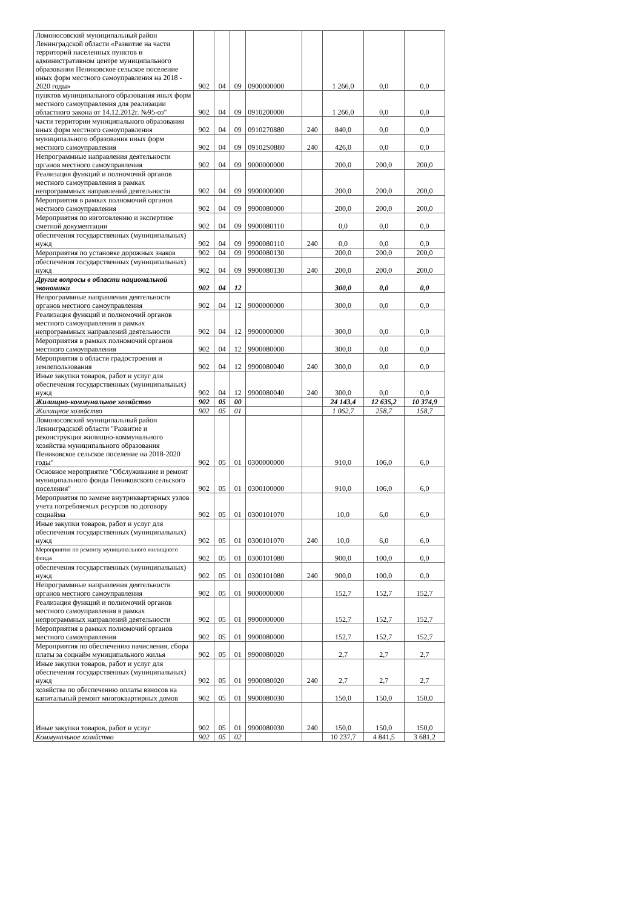| Ломоносовский муниципальный район Ленинградской области «Развитие на части территорий населенных пунктов и административном центре муниципального образования Пениковское сельское поселение иных форм местного самоуправления на 2018 - 2020 годы» | 902 | 04 | 09 | 0900000000 | | 1 266,0 | 0,0 | 0,0 |
| пунктов муниципального образования иных форм местного самоуправления для реализации областного закона от 14.12.2012г. №95-оз" | 902 | 04 | 09 | 0910200000 | | 1 266,0 | 0,0 | 0,0 |
| части территории муниципального образования иных форм местного самоуправления | 902 | 04 | 09 | 0910270880 | 240 | 840,0 | 0,0 | 0,0 |
| муниципального образования иных форм местного самоуправления | 902 | 04 | 09 | 09102S0880 | 240 | 426,0 | 0,0 | 0,0 |
| Непрограммные направления деятельности органов местного самоуправления | 902 | 04 | 09 | 9000000000 | | 200,0 | 200,0 | 200,0 |
| Реализация функций и полномочий органов местного самоуправления в рамках непрограммных направлений деятельности | 902 | 04 | 09 | 9900000000 | | 200,0 | 200,0 | 200,0 |
| Мероприятия в рамках полномочий органов местного самоуправления | 902 | 04 | 09 | 9900080000 | | 200,0 | 200,0 | 200,0 |
| Мероприятия по изготовлению и экспертизе сметной документации | 902 | 04 | 09 | 9900080110 | | 0,0 | 0,0 | 0,0 |
| обеспечения государственных (муниципальных) нужд | 902 | 04 | 09 | 9900080110 | 240 | 0,0 | 0,0 | 0,0 |
| Мероприятия по установке дорожных знаков | 902 | 04 | 09 | 9900080130 | | 200,0 | 200,0 | 200,0 |
| обеспечения государственных (муниципальных) нужд | 902 | 04 | 09 | 9900080130 | 240 | 200,0 | 200,0 | 200,0 |
| Другие вопросы в области национальной экономики | 902 | 04 | 12 | | | 300,0 | 0,0 | 0,0 |
| Непрограммные направления деятельности органов местного самоуправления | 902 | 04 | 12 | 9000000000 | | 300,0 | 0,0 | 0,0 |
| Реализация функций и полномочий органов местного самоуправления в рамках непрограммных направлений деятельности | 902 | 04 | 12 | 9900000000 | | 300,0 | 0,0 | 0,0 |
| Мероприятия в рамках полномочий органов местного самоуправления | 902 | 04 | 12 | 9900080000 | | 300,0 | 0,0 | 0,0 |
| Мероприятия в области градостроения и землепользования | 902 | 04 | 12 | 9900080040 | 240 | 300,0 | 0,0 | 0,0 |
| Иные закупки товаров, работ и услуг для обеспечения государственных (муниципальных) нужд | 902 | 04 | 12 | 9900080040 | 240 | 300,0 | 0,0 | 0,0 |
| Жилищно-коммунальное хозяйство | 902 | 05 | 00 | | | 24 143,4 | 12 635,2 | 10 374,9 |
| Жилищное хозяйство | 902 | 05 | 01 | | | 1 062,7 | 258,7 | 158,7 |
| Ломоносовский муниципальный район Ленинградской области "Развитие и реконструкция жилищно-коммунального хозяйства муниципального образования Пениковское сельское поселение на 2018-2020 годы" | 902 | 05 | 01 | 0300000000 | | 910,0 | 106,0 | 6,0 |
| Основное мероприятие "Обслуживание и ремонт муниципального фонда Пениковского сельского поселения" | 902 | 05 | 01 | 0300100000 | | 910,0 | 106,0 | 6,0 |
| Мероприятия по замене внутриквартирных узлов учета потребляемых ресурсов по договору соцнайма | 902 | 05 | 01 | 0300101070 | | 10,0 | 6,0 | 6,0 |
| Иные закупки товаров, работ и услуг для обеспечения государственных (муниципальных) нужд | 902 | 05 | 01 | 0300101070 | 240 | 10,0 | 6,0 | 6,0 |
| Мероприятия по ремонту муниципального жилищного фонда | 902 | 05 | 01 | 0300101080 | | 900,0 | 100,0 | 0,0 |
| обеспечения государственных (муниципальных) нужд | 902 | 05 | 01 | 0300101080 | 240 | 900,0 | 100,0 | 0,0 |
| Непрограммные направления деятельности органов местного самоуправления | 902 | 05 | 01 | 9000000000 | | 152,7 | 152,7 | 152,7 |
| Реализация функций и полномочий органов местного самоуправления в рамках непрограммных направлений деятельности | 902 | 05 | 01 | 9900000000 | | 152,7 | 152,7 | 152,7 |
| Мероприятия в рамках полномочий органов местного самоуправления | 902 | 05 | 01 | 9900080000 | | 152,7 | 152,7 | 152,7 |
| Мероприятия по обеспечению начисления, сбора платы за соцнайм муниципального жилья | 902 | 05 | 01 | 9900080020 | | 2,7 | 2,7 | 2,7 |
| Иные закупки товаров, работ и услуг для обеспечения государственных (муниципальных) нужд | 902 | 05 | 01 | 9900080020 | 240 | 2,7 | 2,7 | 2,7 |
| хозяйства по обеспечению оплаты взносов на капитальный ремонт многоквартирных домов | 902 | 05 | 01 | 9900080030 | | 150,0 | 150,0 | 150,0 |
| Иные закупки товаров, работ и услуг | 902 | 05 | 01 | 9900080030 | 240 | 150,0 | 150,0 | 150,0 |
| Коммунальное хозяйство | 902 | 05 | 02 | | | 10 237,7 | 4 841,5 | 3 681,2 |